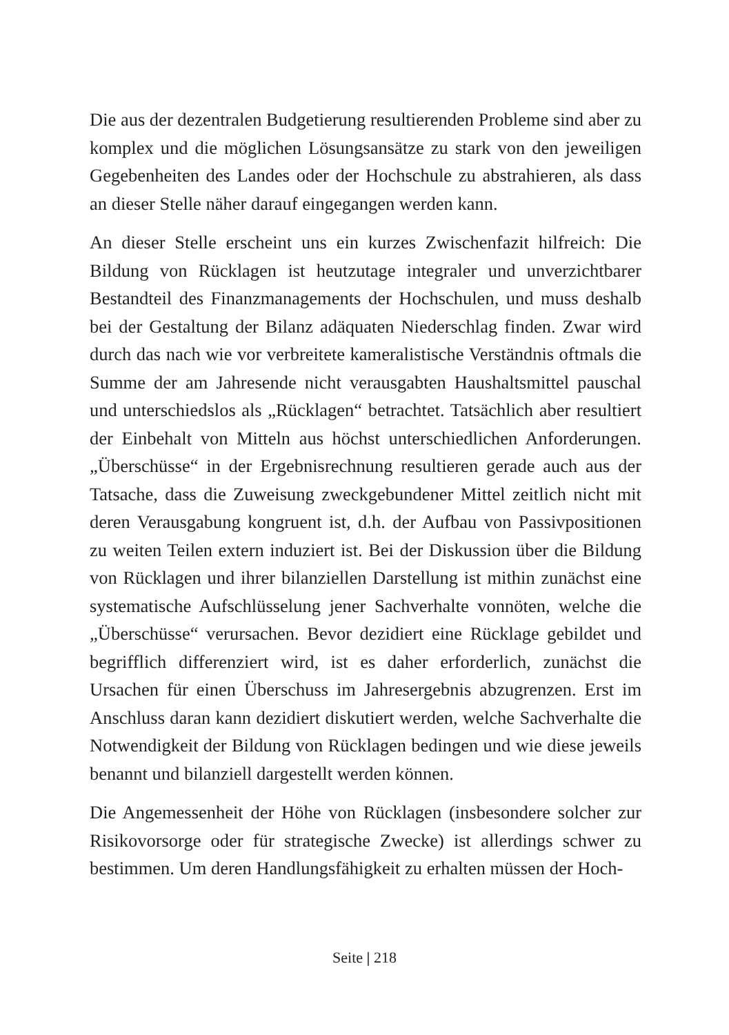Die aus der dezentralen Budgetierung resultierenden Probleme sind aber zu komplex und die möglichen Lösungsansätze zu stark von den jeweiligen Gegebenheiten des Landes oder der Hochschule zu abstrahieren, als dass an dieser Stelle näher darauf eingegangen werden kann.
An dieser Stelle erscheint uns ein kurzes Zwischenfazit hilfreich: Die Bildung von Rücklagen ist heutzutage integraler und unverzichtbarer Bestandteil des Finanzmanagements der Hochschulen, und muss deshalb bei der Gestaltung der Bilanz adäquaten Niederschlag finden. Zwar wird durch das nach wie vor verbreitete kameralistische Verständnis oftmals die Summe der am Jahresende nicht verausgabten Haushaltsmittel pauschal und unterschiedslos als „Rücklagen“ betrachtet. Tatsächlich aber resultiert der Einbehalt von Mitteln aus höchst unterschiedlichen Anforderungen. „Überschüsse“ in der Ergebnisrechnung resultieren gerade auch aus der Tatsache, dass die Zuweisung zweckgebundener Mittel zeitlich nicht mit deren Verausgabung kongruent ist, d.h. der Aufbau von Passivpositionen zu weiten Teilen extern induziert ist. Bei der Diskussion über die Bildung von Rücklagen und ihrer bilanziellen Darstellung ist mithin zunächst eine systematische Aufschlüsselung jener Sachverhalte vonnöten, welche die „Überschüsse“ verursachen. Bevor dezidiert eine Rücklage gebildet und begrifflich differenziert wird, ist es daher erforderlich, zunächst die Ursachen für einen Überschuss im Jahresergebnis abzugrenzen. Erst im Anschluss daran kann dezidiert diskutiert werden, welche Sachverhalte die Notwendigkeit der Bildung von Rücklagen bedingen und wie diese jeweils benannt und bilanziell dargestellt werden können.
Die Angemessenheit der Höhe von Rücklagen (insbesondere solcher zur Risikovorsorge oder für strategische Zwecke) ist allerdings schwer zu bestimmen. Um deren Handlungsfähigkeit zu erhalten müssen der Hoch-
Seite | 218